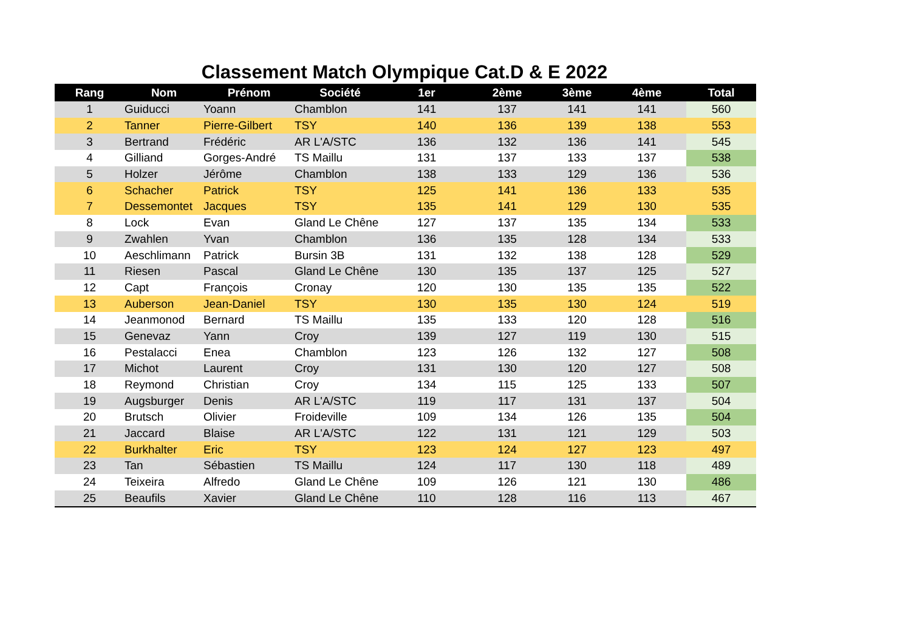Classement Match Olympique Cat.D & E 2022
| Rang | Nom | Prénom | Société | 1er | 2ème | 3ème | 4ème | Total |
| --- | --- | --- | --- | --- | --- | --- | --- | --- |
| 1 | Guiducci | Yoann | Chamblon | 141 | 137 | 141 | 141 | 560 |
| 2 | Tanner | Pierre-Gilbert | TSY | 140 | 136 | 139 | 138 | 553 |
| 3 | Bertrand | Frédéric | AR L'A/STC | 136 | 132 | 136 | 141 | 545 |
| 4 | Gilliand | Gorges-André | TS Maillu | 131 | 137 | 133 | 137 | 538 |
| 5 | Holzer | Jérôme | Chamblon | 138 | 133 | 129 | 136 | 536 |
| 6 | Schacher | Patrick | TSY | 125 | 141 | 136 | 133 | 535 |
| 7 | Dessemontet | Jacques | TSY | 135 | 141 | 129 | 130 | 535 |
| 8 | Lock | Evan | Gland Le Chêne | 127 | 137 | 135 | 134 | 533 |
| 9 | Zwahlen | Yvan | Chamblon | 136 | 135 | 128 | 134 | 533 |
| 10 | Aeschlimann | Patrick | Bursin 3B | 131 | 132 | 138 | 128 | 529 |
| 11 | Riesen | Pascal | Gland Le Chêne | 130 | 135 | 137 | 125 | 527 |
| 12 | Capt | François | Cronay | 120 | 130 | 135 | 135 | 522 |
| 13 | Auberson | Jean-Daniel | TSY | 130 | 135 | 130 | 124 | 519 |
| 14 | Jeanmonod | Bernard | TS Maillu | 135 | 133 | 120 | 128 | 516 |
| 15 | Genevaz | Yann | Croy | 139 | 127 | 119 | 130 | 515 |
| 16 | Pestalacci | Enea | Chamblon | 123 | 126 | 132 | 127 | 508 |
| 17 | Michot | Laurent | Croy | 131 | 130 | 120 | 127 | 508 |
| 18 | Reymond | Christian | Croy | 134 | 115 | 125 | 133 | 507 |
| 19 | Augsburger | Denis | AR L'A/STC | 119 | 117 | 131 | 137 | 504 |
| 20 | Brutsch | Olivier | Froideville | 109 | 134 | 126 | 135 | 504 |
| 21 | Jaccard | Blaise | AR L'A/STC | 122 | 131 | 121 | 129 | 503 |
| 22 | Burkhalter | Eric | TSY | 123 | 124 | 127 | 123 | 497 |
| 23 | Tan | Sébastien | TS Maillu | 124 | 117 | 130 | 118 | 489 |
| 24 | Teixeira | Alfredo | Gland Le Chêne | 109 | 126 | 121 | 130 | 486 |
| 25 | Beaufils | Xavier | Gland Le Chêne | 110 | 128 | 116 | 113 | 467 |